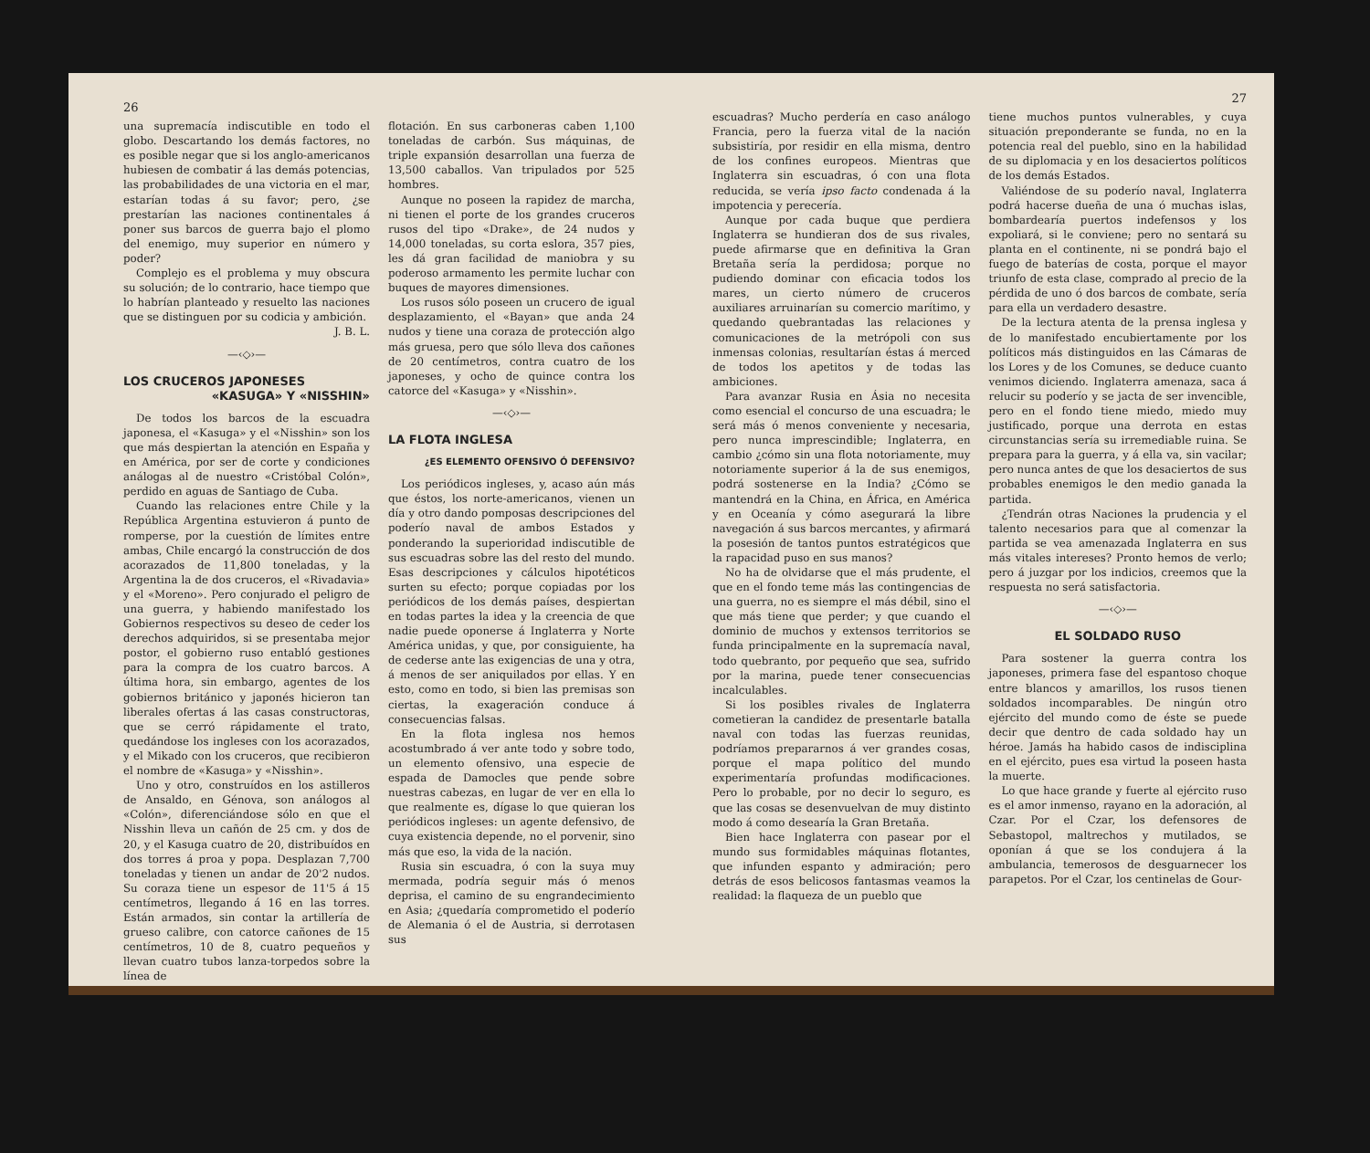26
una supremacía indiscutible en todo el globo. Descartando los demás factores, no es posible negar que si los anglo-americanos hubiesen de combatir á las demás potencias, las probabilidades de una victoria en el mar, estarían todas á su favor; pero, ¿se prestarían las naciones continentales á poner sus barcos de guerra bajo el plomo del enemigo, muy superior en número y poder?
Complejo es el problema y muy obscura su solución; de lo contrario, hace tiempo que lo habrían planteado y resuelto las naciones que se distinguen por su codicia y ambición.
J. B. L.
—‹◇›—
LOS CRUCEROS JAPONESES
«KASUGA» Y «NISSHIN»
De todos los barcos de la escuadra japonesa, el «Kasuga» y el «Nisshin» son los que más despiertan la atención en España y en América, por ser de corte y condiciones análogas al de nuestro «Cristóbal Colón», perdido en aguas de Santiago de Cuba.
Cuando las relaciones entre Chile y la República Argentina estuvieron á punto de romperse, por la cuestión de límites entre ambas, Chile encargó la construcción de dos acorazados de 11,800 toneladas, y la Argentina la de dos cruceros, el «Rivadavia» y el «Moreno». Pero conjurado el peligro de una guerra, y habiendo manifestado los Gobiernos respectivos su deseo de ceder los derechos adquiridos, si se presentaba mejor postor, el gobierno ruso entabló gestiones para la compra de los cuatro barcos. A última hora, sin embargo, agentes de los gobiernos británico y japonés hicieron tan liberales ofertas á las casas constructoras, que se cerró rápidamente el trato, quedándose los ingleses con los acorazados, y el Mikado con los cruceros, que recibieron el nombre de «Kasuga» y «Nisshin».
Uno y otro, construídos en los astilleros de Ansaldo, en Génova, son análogos al «Colón», diferenciándose sólo en que el Nisshin lleva un cañón de 25 cm. y dos de 20, y el Kasuga cuatro de 20, distribuídos en dos torres á proa y popa. Desplazan 7,700 toneladas y tienen un andar de 20'2 nudos. Su coraza tiene un espesor de 11'5 á 15 centímetros, llegando á 16 en las torres. Están armados, sin contar la artillería de grueso calibre, con catorce cañones de 15 centímetros, 10 de 8, cuatro pequeños y llevan cuatro tubos lanza-torpedos sobre la línea de
flotación. En sus carboneras caben 1,100 toneladas de carbón. Sus máquinas, de triple expansión desarrollan una fuerza de 13,500 caballos. Van tripulados por 525 hombres.
Aunque no poseen la rapidez de marcha, ni tienen el porte de los grandes cruceros rusos del tipo «Drake», de 24 nudos y 14,000 toneladas, su corta eslora, 357 pies, les dá gran facilidad de maniobra y su poderoso armamento les permite luchar con buques de mayores dimensiones.
Los rusos sólo poseen un crucero de igual desplazamiento, el «Bayan» que anda 24 nudos y tiene una coraza de protección algo más gruesa, pero que sólo lleva dos cañones de 20 centímetros, contra cuatro de los japoneses, y ocho de quince contra los catorce del «Kasuga» y «Nisshin».
—‹◇›—
LA FLOTA INGLESA
¿ES ELEMENTO OFENSIVO Ó DEFENSIVO?
Los periódicos ingleses, y, acaso aún más que éstos, los norte-americanos, vienen un día y otro dando pomposas descripciones del poderío naval de ambos Estados y ponderando la superioridad indiscutible de sus escuadras sobre las del resto del mundo. Esas descripciones y cálculos hipotéticos surten su efecto; porque copiadas por los periódicos de los demás países, despiertan en todas partes la idea y la creencia de que nadie puede oponerse á Inglaterra y Norte América unidas, y que, por consiguiente, ha de cederse ante las exigencias de una y otra, á menos de ser aniquilados por ellas. Y en esto, como en todo, si bien las premisas son ciertas, la exageración conduce á consecuencias falsas.
En la flota inglesa nos hemos acostumbrado á ver ante todo y sobre todo, un elemento ofensivo, una especie de espada de Damocles que pende sobre nuestras cabezas, en lugar de ver en ella lo que realmente es, dígase lo que quieran los periódicos ingleses: un agente defensivo, de cuya existencia depende, no el porvenir, sino más que eso, la vida de la nación.
Rusia sin escuadra, ó con la suya muy mermada, podría seguir más ó menos deprisa, el camino de su engrandecimiento en Asia; ¿quedaría comprometido el poderío de Alemania ó el de Austria, si derrotasen sus
27
escuadras? Mucho perdería en caso análogo Francia, pero la fuerza vital de la nación subsistiría, por residir en ella misma, dentro de los confines europeos. Mientras que Inglaterra sin escuadras, ó con una flota reducida, se vería ipso facto condenada á la impotencia y perecería.
Aunque por cada buque que perdiera Inglaterra se hundieran dos de sus rivales, puede afirmarse que en definitiva la Gran Bretaña sería la perdidosa; porque no pudiendo dominar con eficacia todos los mares, un cierto número de cruceros auxiliares arruinarían su comercio marítimo, y quedando quebrantadas las relaciones y comunicaciones de la metrópoli con sus inmensas colonias, resultarían éstas á merced de todos los apetitos y de todas las ambiciones.
Para avanzar Rusia en Ásia no necesita como esencial el concurso de una escuadra; le será más ó menos conveniente y necesaria, pero nunca imprescindible; Inglaterra, en cambio ¿cómo sin una flota notoriamente, muy notoriamente superior á la de sus enemigos, podrá sostenerse en la India? ¿Cómo se mantendrá en la China, en África, en América y en Oceanía y cómo asegurará la libre navegación á sus barcos mercantes, y afirmará la posesión de tantos puntos estratégicos que la rapacidad puso en sus manos?
No ha de olvidarse que el más prudente, el que en el fondo teme más las contingencias de una guerra, no es siempre el más débil, sino el que más tiene que perder; y que cuando el dominio de muchos y extensos territorios se funda principalmente en la supremacía naval, todo quebranto, por pequeño que sea, sufrido por la marina, puede tener consecuencias incalculables.
Si los posibles rivales de Inglaterra cometieran la candidez de presentarle batalla naval con todas las fuerzas reunidas, podríamos prepararnos á ver grandes cosas, porque el mapa político del mundo experimentaría profundas modificaciones. Pero lo probable, por no decir lo seguro, es que las cosas se desenvuelvan de muy distinto modo á como desearía la Gran Bretaña.
Bien hace Inglaterra con pasear por el mundo sus formidables máquinas flotantes, que infunden espanto y admiración; pero detrás de esos belicosos fantasmas veamos la realidad: la flaqueza de un pueblo que
tiene muchos puntos vulnerables, y cuya situación preponderante se funda, no en la potencia real del pueblo, sino en la habilidad de su diplomacia y en los desaciertos políticos de los demás Estados.
Valiéndose de su poderío naval, Inglaterra podrá hacerse dueña de una ó muchas islas, bombardearía puertos indefensos y los expoliará, si le conviene; pero no sentará su planta en el continente, ni se pondrá bajo el fuego de baterías de costa, porque el mayor triunfo de esta clase, comprado al precio de la pérdida de uno ó dos barcos de combate, sería para ella un verdadero desastre.
De la lectura atenta de la prensa inglesa y de lo manifestado encubiertamente por los políticos más distinguidos en las Cámaras de los Lores y de los Comunes, se deduce cuanto venimos diciendo. Inglaterra amenaza, saca á relucir su poderío y se jacta de ser invencible, pero en el fondo tiene miedo, miedo muy justificado, porque una derrota en estas circunstancias sería su irremediable ruina. Se prepara para la guerra, y á ella va, sin vacilar; pero nunca antes de que los desaciertos de sus probables enemigos le den medio ganada la partida.
¿Tendrán otras Naciones la prudencia y el talento necesarios para que al comenzar la partida se vea amenazada Inglaterra en sus más vitales intereses? Pronto hemos de verlo; pero á juzgar por los indicios, creemos que la respuesta no será satisfactoria.
—‹◇›—
EL SOLDADO RUSO
Para sostener la guerra contra los japoneses, primera fase del espantoso choque entre blancos y amarillos, los rusos tienen soldados incomparables. De ningún otro ejército del mundo como de éste se puede decir que dentro de cada soldado hay un héroe. Jamás ha habido casos de indisciplina en el ejército, pues esa virtud la poseen hasta la muerte.
Lo que hace grande y fuerte al ejército ruso es el amor inmenso, rayano en la adoración, al Czar. Por el Czar, los defensores de Sebastopol, maltrechos y mutilados, se oponían á que se los condujera á la ambulancia, temerosos de desguarnecer los parapetos. Por el Czar, los centinelas de Gour-